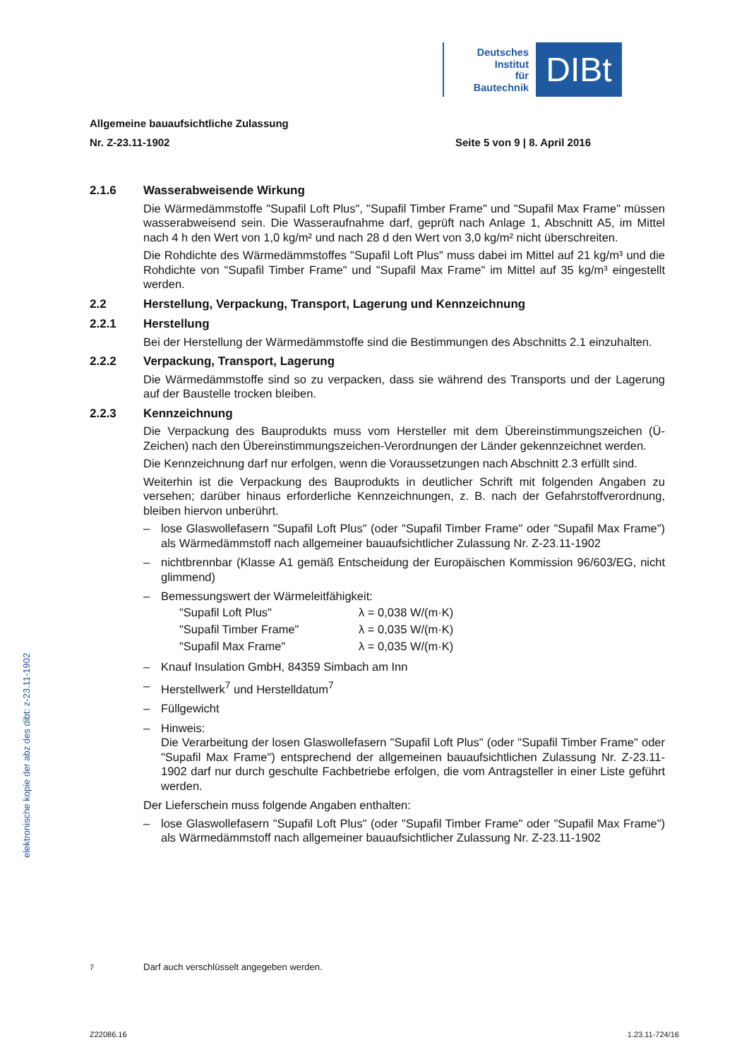Deutsches
Institut
für
Bautechnik
DIBt
Allgemeine bauaufsichtliche Zulassung
Nr. Z-23.11-1902 Seite 5 von 9 | 8. April 2016
2.1.6 Wasserabweisende Wirkung
Die Wärmedämmstoffe "Supafil Loft Plus", "Supafil Timber Frame" und "Supafil Max Frame" müssen wasserabweisend sein. Die Wasseraufnahme darf, geprüft nach Anlage 1, Abschnitt A5, im Mittel nach 4 h den Wert von 1,0 kg/m² und nach 28 d den Wert von 3,0 kg/m² nicht überschreiten.
Die Rohdichte des Wärmedämmstoffes "Supafil Loft Plus" muss dabei im Mittel auf 21 kg/m³ und die Rohdichte von "Supafil Timber Frame" und "Supafil Max Frame" im Mittel auf 35 kg/m³ eingestellt werden.
2.2 Herstellung, Verpackung, Transport, Lagerung und Kennzeichnung
2.2.1 Herstellung
Bei der Herstellung der Wärmedämmstoffe sind die Bestimmungen des Abschnitts 2.1 einzuhalten.
2.2.2 Verpackung, Transport, Lagerung
Die Wärmedämmstoffe sind so zu verpacken, dass sie während des Transports und der Lagerung auf der Baustelle trocken bleiben.
2.2.3 Kennzeichnung
Die Verpackung des Bauprodukts muss vom Hersteller mit dem Übereinstimmungszeichen (Ü-Zeichen) nach den Übereinstimmungszeichen-Verordnungen der Länder gekennzeichnet werden.
Die Kennzeichnung darf nur erfolgen, wenn die Voraussetzungen nach Abschnitt 2.3 erfüllt sind.
Weiterhin ist die Verpackung des Bauprodukts in deutlicher Schrift mit folgenden Angaben zu versehen; darüber hinaus erforderliche Kennzeichnungen, z. B. nach der Gefahrstoffverordnung, bleiben hiervon unberührt.
– lose Glaswollefasern "Supafil Loft Plus" (oder "Supafil Timber Frame" oder "Supafil Max Frame") als Wärmedämmstoff nach allgemeiner bauaufsichtlicher Zulassung Nr. Z-23.11-1902
– nichtbrennbar (Klasse A1 gemäß Entscheidung der Europäischen Kommission 96/603/EG, nicht glimmend)
– Bemessungswert der Wärmeleitfähigkeit:
"Supafil Loft Plus" λ = 0,038 W/(m·K)
"Supafil Timber Frame" λ = 0,035 W/(m·K)
"Supafil Max Frame" λ = 0,035 W/(m·K)
– Knauf Insulation GmbH, 84359 Simbach am Inn
– Herstellwerk<sup>7</sup> und Herstelldatum<sup>7</sup>
– Füllgewicht
– Hinweis:
Die Verarbeitung der losen Glaswollefasern "Supafil Loft Plus" (oder "Supafil Timber Frame" oder "Supafil Max Frame") entsprechend der allgemeinen bauaufsichtlichen Zulassung Nr. Z-23.11-1902 darf nur durch geschulte Fachbetriebe erfolgen, die vom Antragsteller in einer Liste geführt werden.
Der Lieferschein muss folgende Angaben enthalten:
– lose Glaswollefasern "Supafil Loft Plus" (oder "Supafil Timber Frame" oder "Supafil Max Frame") als Wärmedämmstoff nach allgemeiner bauaufsichtlicher Zulassung Nr. Z-23.11-1902
elektronische kopie der abz des dibt: z-23.11-1902
<sup>7</sup> Darf auch verschlüsselt angegeben werden.
Z22086.16 1.23.11-724/16